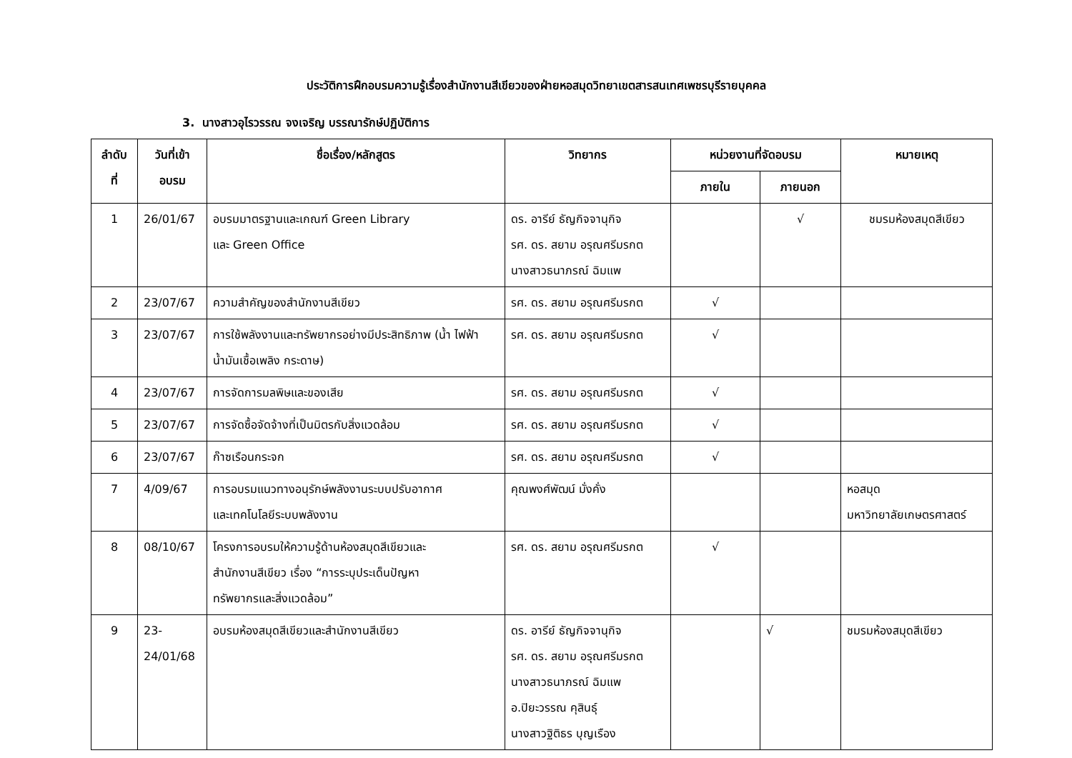ประวัติการฝึกอบรมความรู้เรื่องสำนักงานสีเขียวของฝ่ายหอสมุดวิทยาเขตสารสนเทศเพชรบุรีรายบุคคล
3. นางสาวอุไรวรรณ จงเจริญ บรรณารักษ์ปฏิบัติการ
| ลำดับ ที่ | วันที่เข้า อบรม | ชื่อเรื่อง/หลักสูตร | วิทยากร | หน่วยงานที่จัดอบรม | | หมายเหตุ |
| --- | --- | --- | --- | --- | --- | --- |
| | | | | ภายใน | ภายนอก | |
| 1 | 26/01/67 | อบรมมาตรฐานและเกณฑ์ Green Library และ Green Office | ดร. อารีย์ ธัญกิจจานุกิจ รศ. ดร. สยาม อรุณศรีมรกต นางสาวธนาภรณ์ ฉิมแพ | | √ | ชมรมห้องสมุดสีเขียว |
| 2 | 23/07/67 | ความสำคัญของสำนักงานสีเขียว | รศ. ดร. สยาม อรุณศรีมรกต | √ | | |
| 3 | 23/07/67 | การใช้พลังงานและทรัพยากรอย่างมีประสิทธิภาพ (น้ำ ไฟฟ้า น้ำมันเชื้อเพลิง กระดาษ) | รศ. ดร. สยาม อรุณศรีมรกต | √ | | |
| 4 | 23/07/67 | การจัดการมลพิษและของเสีย | รศ. ดร. สยาม อรุณศรีมรกต | √ | | |
| 5 | 23/07/67 | การจัดซื้อจัดจ้างที่เป็นมิตรกับสิ่งแวดล้อม | รศ. ดร. สยาม อรุณศรีมรกต | √ | | |
| 6 | 23/07/67 | ก๊าซเรือนกระจก | รศ. ดร. สยาม อรุณศรีมรกต | √ | | |
| 7 | 4/09/67 | การอบรมแนวทางอนุรักษ์พลังงานระบบปรับอากาศ และเทคโนโลยีระบบพลังงาน | คุณพงศ์พัฒน์ มั่งคั่ง | | | หอสมุด มหาวิทยาลัยเกษตรศาสตร์ |
| 8 | 08/10/67 | โครงการอบรมให้ความรู้ด้านห้องสมุดสีเขียวและ สำนักงานสีเขียว เรื่อง “การระบุประเด็นปัญหา ทรัพยากรและสิ่งแวดล้อม” | รศ. ดร. สยาม อรุณศรีมรกต | √ | | |
| 9 | 23- 24/01/68 | อบรมห้องสมุดสีเขียวและสำนักงานสีเขียว | ดร. อารีย์ ธัญกิจจานุกิจ รศ. ดร. สยาม อรุณศรีมรกต นางสาวธนาภรณ์ ฉิมแพ อ.ปิยะวรรณ คุสินธุ์ นางสาวฐิติธร บุญเรือง | | √ | ชมรมห้องสมุดสีเขียว |